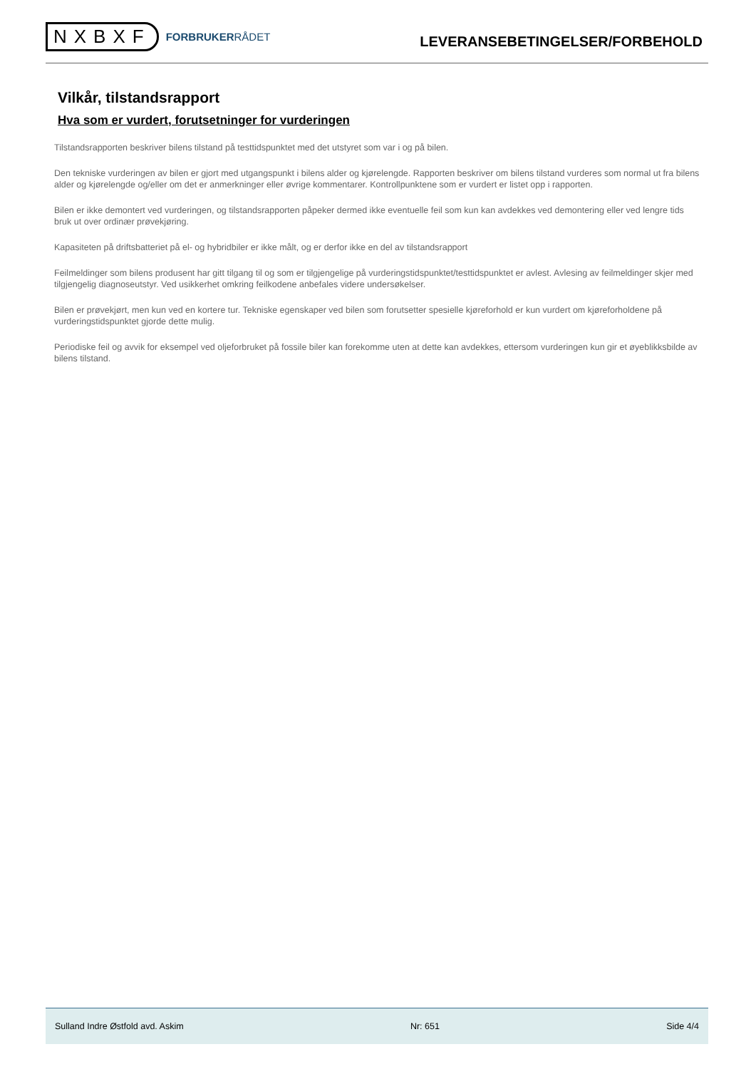NXBXF
FORBRUKERRÅDET
LEVERANSEBETINGELSER/FORBEHOLD
Vilkår, tilstandsrapport
Hva som er vurdert, forutsetninger for vurderingen
Tilstandsrapporten beskriver bilens tilstand på testtidspunktet med det utstyret som var i og på bilen.
Den tekniske vurderingen av bilen er gjort med utgangspunkt i bilens alder og kjørelengde. Rapporten beskriver om bilens tilstand vurderes som normal ut fra bilens alder og kjørelengde og/eller om det er anmerkninger eller øvrige kommentarer. Kontrollpunktene som er vurdert er listet opp i rapporten.
Bilen er ikke demontert ved vurderingen, og tilstandsrapporten påpeker dermed ikke eventuelle feil som kun kan avdekkes ved demontering eller ved lengre tids bruk ut over ordinær prøvekjøring.
Kapasiteten på driftsbatteriet på el- og hybridbiler er ikke målt, og er derfor ikke en del av tilstandsrapport
Feilmeldinger som bilens produsent har gitt tilgang til og som er tilgjengelige på vurderingstidspunktet/testtidspunktet er avlest. Avlesing av feilmeldinger skjer med tilgjengelig diagnoseutstyr. Ved usikkerhet omkring feilkodene anbefales videre undersøkelser.
Bilen er prøvekjørt, men kun ved en kortere tur. Tekniske egenskaper ved bilen som forutsetter spesielle kjøreforhold er kun vurdert om kjøreforholdene på vurderingstidspunktet gjorde dette mulig.
Periodiske feil og avvik for eksempel ved oljeforbruket på fossile biler kan forekomme uten at dette kan avdekkes, ettersom vurderingen kun gir et øyeblikksbilde av bilens tilstand.
Sulland Indre Østfold avd. Askim Nr: 651 Side 4/4